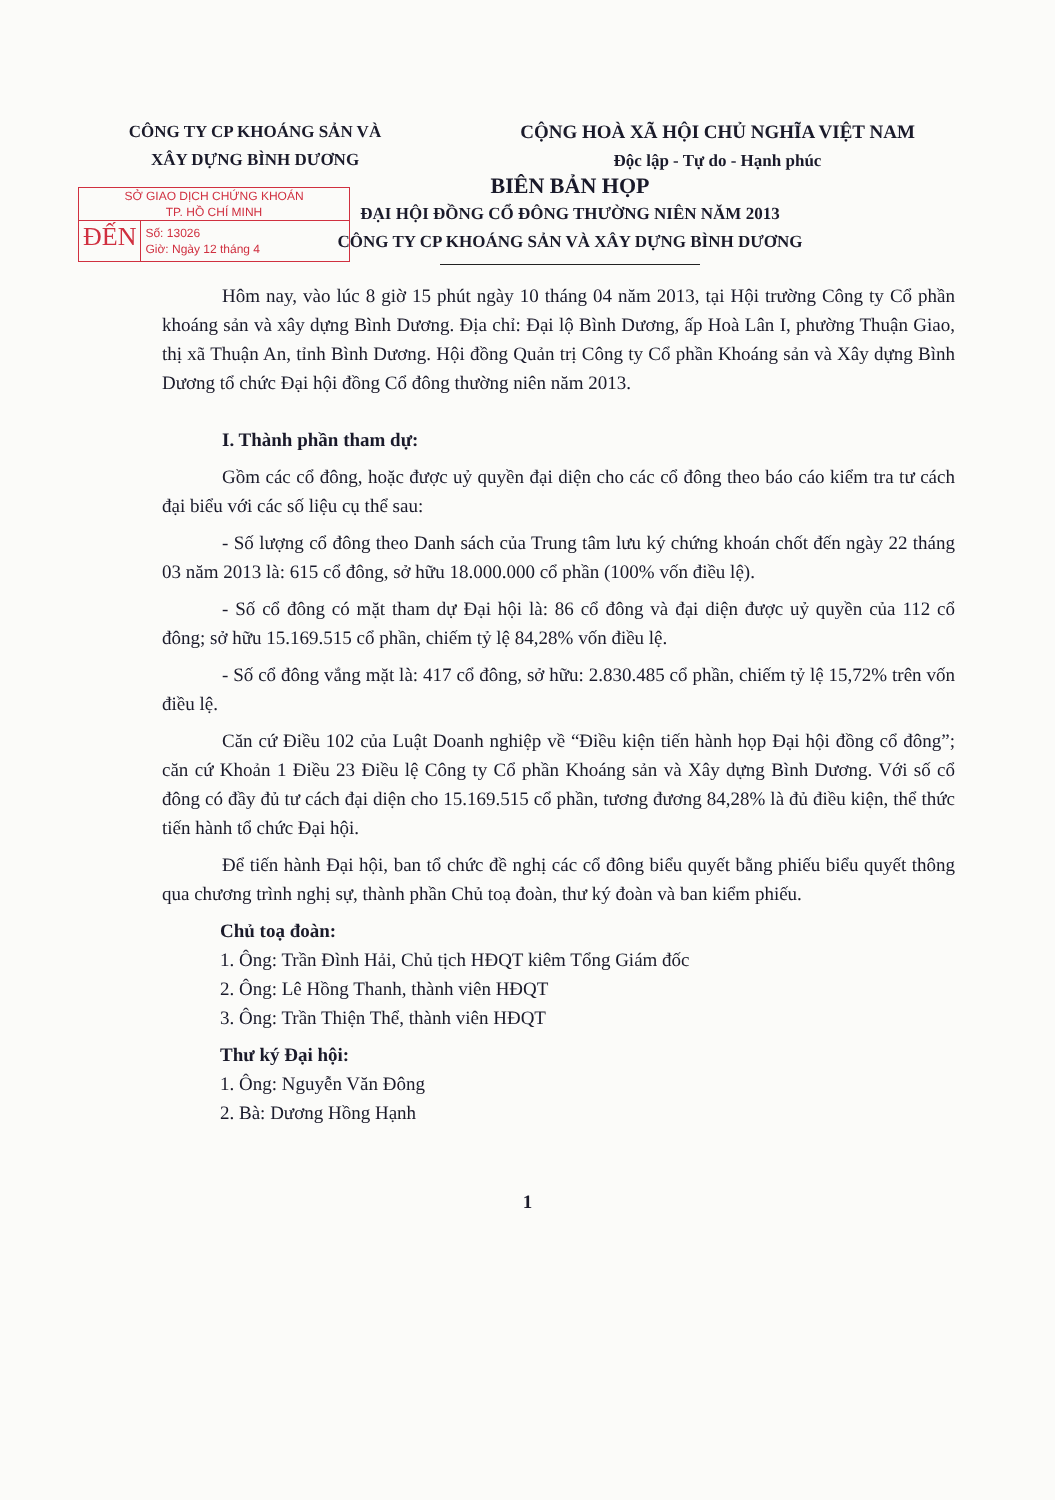CÔNG TY CP KHOÁNG SẢN VÀ
XÂY DỰNG BÌNH DƯƠNG
CỘNG HOÀ XÃ HỘI CHỦ NGHĨA VIỆT NAM
Độc lập - Tự do - Hạnh phúc
SỞ GIAO DỊCH CHỨNG KHOÁN
TP. HỒ CHÍ MINH
ĐẾN
Số: 13026
Giờ: Ngày 12 tháng 4
BIÊN BẢN HỌP
ĐẠI HỘI ĐỒNG CỔ ĐÔNG THƯỜNG NIÊN NĂM 2013
CÔNG TY CP KHOÁNG SẢN VÀ XÂY DỰNG BÌNH DƯƠNG
Hôm nay, vào lúc 8 giờ 15 phút ngày 10 tháng 04 năm 2013, tại Hội trường Công ty Cổ phần khoáng sản và xây dựng Bình Dương. Địa chỉ: Đại lộ Bình Dương, ấp Hoà Lân I, phường Thuận Giao, thị xã Thuận An, tỉnh Bình Dương. Hội đồng Quản trị Công ty Cổ phần Khoáng sản và Xây dựng Bình Dương tổ chức Đại hội đồng Cổ đông thường niên năm 2013.
I. Thành phần tham dự:
Gồm các cổ đông, hoặc được uỷ quyền đại diện cho các cổ đông theo báo cáo kiểm tra tư cách đại biểu với các số liệu cụ thể sau:
- Số lượng cổ đông theo Danh sách của Trung tâm lưu ký chứng khoán chốt đến ngày 22 tháng 03 năm 2013 là: 615 cổ đông, sở hữu 18.000.000 cổ phần (100% vốn điều lệ).
- Số cổ đông có mặt tham dự Đại hội là: 86 cổ đông và đại diện được uỷ quyền của 112 cổ đông; sở hữu 15.169.515 cổ phần, chiếm tỷ lệ 84,28% vốn điều lệ.
- Số cổ đông vắng mặt là: 417 cổ đông, sở hữu: 2.830.485 cổ phần, chiếm tỷ lệ 15,72% trên vốn điều lệ.
Căn cứ Điều 102 của Luật Doanh nghiệp về “Điều kiện tiến hành họp Đại hội đồng cổ đông”; căn cứ Khoản 1 Điều 23 Điều lệ Công ty Cổ phần Khoáng sản và Xây dựng Bình Dương. Với số cổ đông có đầy đủ tư cách đại diện cho 15.169.515 cổ phần, tương đương 84,28% là đủ điều kiện, thể thức tiến hành tổ chức Đại hội.
Để tiến hành Đại hội, ban tổ chức đề nghị các cổ đông biểu quyết bằng phiếu biểu quyết thông qua chương trình nghị sự, thành phần Chủ toạ đoàn, thư ký đoàn và ban kiểm phiếu.
Chủ toạ đoàn:
1. Ông: Trần Đình Hải, Chủ tịch HĐQT kiêm Tổng Giám đốc
2. Ông: Lê Hồng Thanh, thành viên HĐQT
3. Ông: Trần Thiện Thể, thành viên HĐQT
Thư ký Đại hội:
1. Ông: Nguyễn Văn Đông
2. Bà: Dương Hồng Hạnh
1